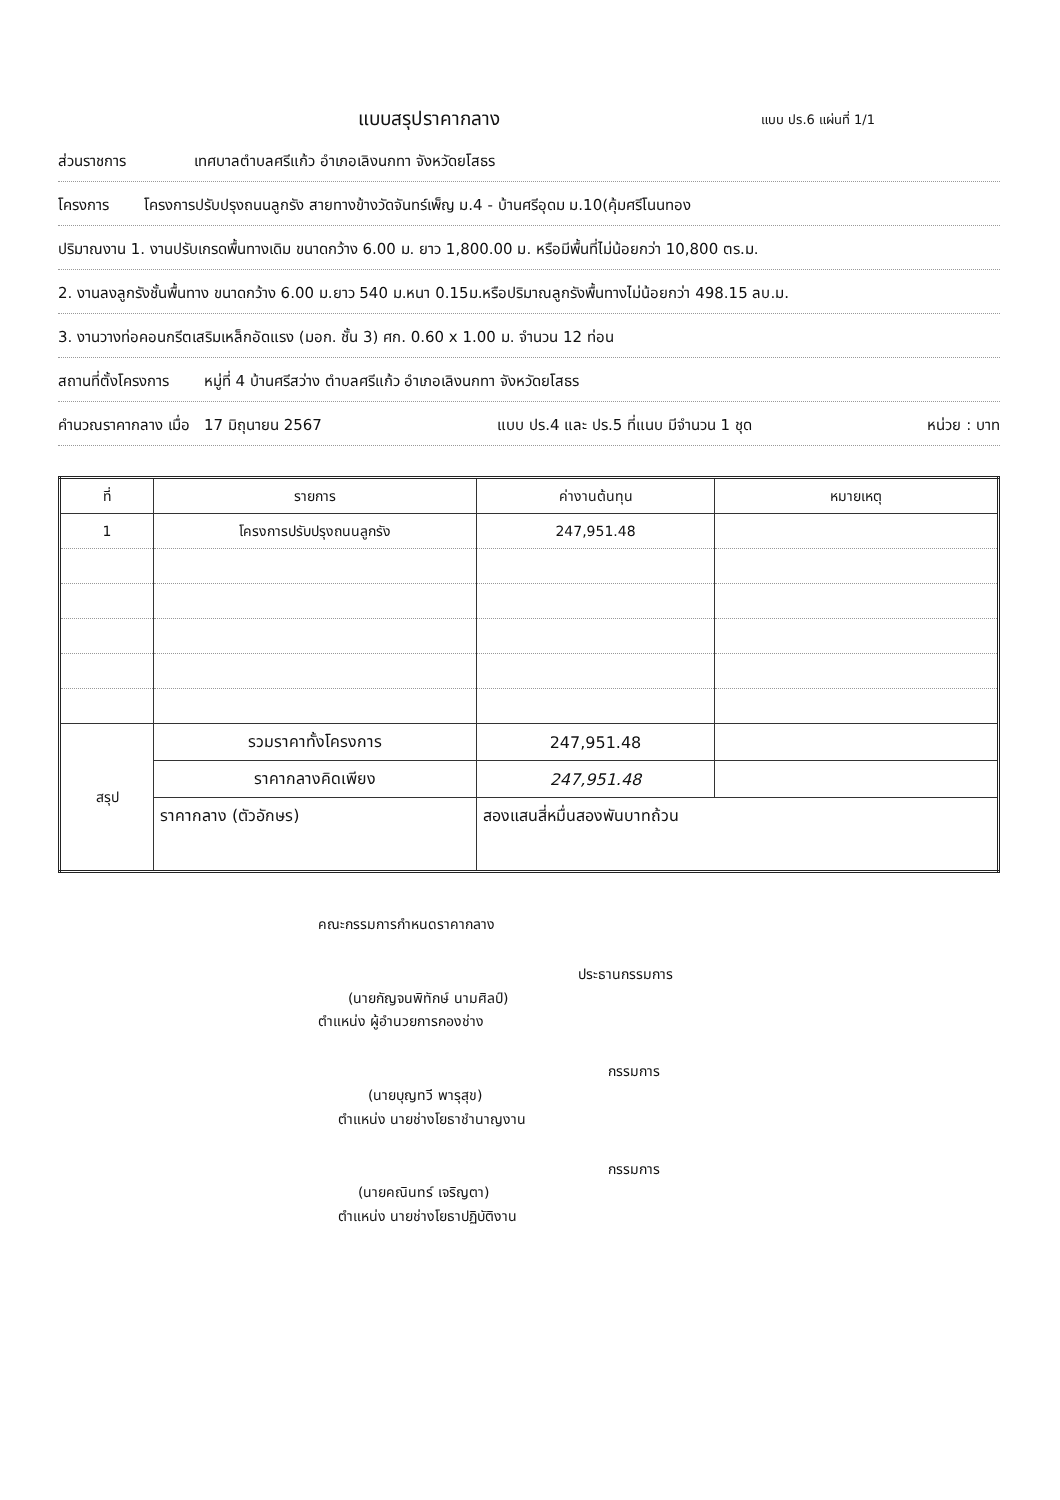แบบสรุปราคากลาง
แบบ ปร.6 แผ่นที่ 1/1
ส่วนราชการ เทศบาลตำบลศรีแก้ว อำเภอเลิงนกทา จังหวัดยโสธร
โครงการ โครงการปรับปรุงถนนลูกรัง สายทางข้างวัดจันทร์เพ็ญ ม.4 - บ้านศรีอุดม ม.10(คุ้มศรีโนนทอง
ปริมาณงาน 1. งานปรับเกรดพื้นทางเดิม ขนาดกว้าง 6.00 ม. ยาว 1,800.00 ม. หรือมีพื้นที่ไม่น้อยกว่า 10,800 ตร.ม.
2. งานลงลูกรังชั้นพื้นทาง ขนาดกว้าง 6.00 ม.ยาว 540 ม.หนา 0.15ม.หรือปริมาณลูกรังพื้นทางไม่น้อยกว่า 498.15 ลบ.ม.
3. งานวางท่อคอนกรีตเสริมเหล็กอัดแรง (มอก. ชั้น 3) ศก. 0.60 x 1.00 ม. จำนวน 12 ท่อน
สถานที่ตั้งโครงการ หมู่ที่ 4 บ้านศรีสว่าง ตำบลศรีแก้ว อำเภอเลิงนกทา จังหวัดยโสธร
คำนวณราคากลาง เมื่อ 17 มิถุนายน 2567 แบบ ปร.4 และ ปร.5 ที่แนบ มีจำนวน 1 ชุด หน่วย : บาท
| ที่ | รายการ | ค่างานต้นทุน | หมายเหตุ |
| --- | --- | --- | --- |
| 1 | โครงการปรับปรุงถนนลูกรัง | 247,951.48 | |
| สรุป | รวมราคาทั้งโครงการ | 247,951.48 | |
| | ราคากลางคิดเพียง | 247,951.48 | |
| | ราคากลาง (ตัวอักษร) | สองแสนสี่หมื่นสองพันบาทถ้วน | |
คณะกรรมการกำหนดราคากลาง
ประธานกรรมการ
(นายกัญจนพิทักษ์ นามศิลป์)
ตำแหน่ง ผู้อำนวยการกองช่าง
กรรมการ
(นายบุญทวี พารุสุข)
ตำแหน่ง นายช่างโยธาชำนาญงาน
กรรมการ
(นายคณินทร์ เจริญตา)
ตำแหน่ง นายช่างโยธาปฏิบัติงาน